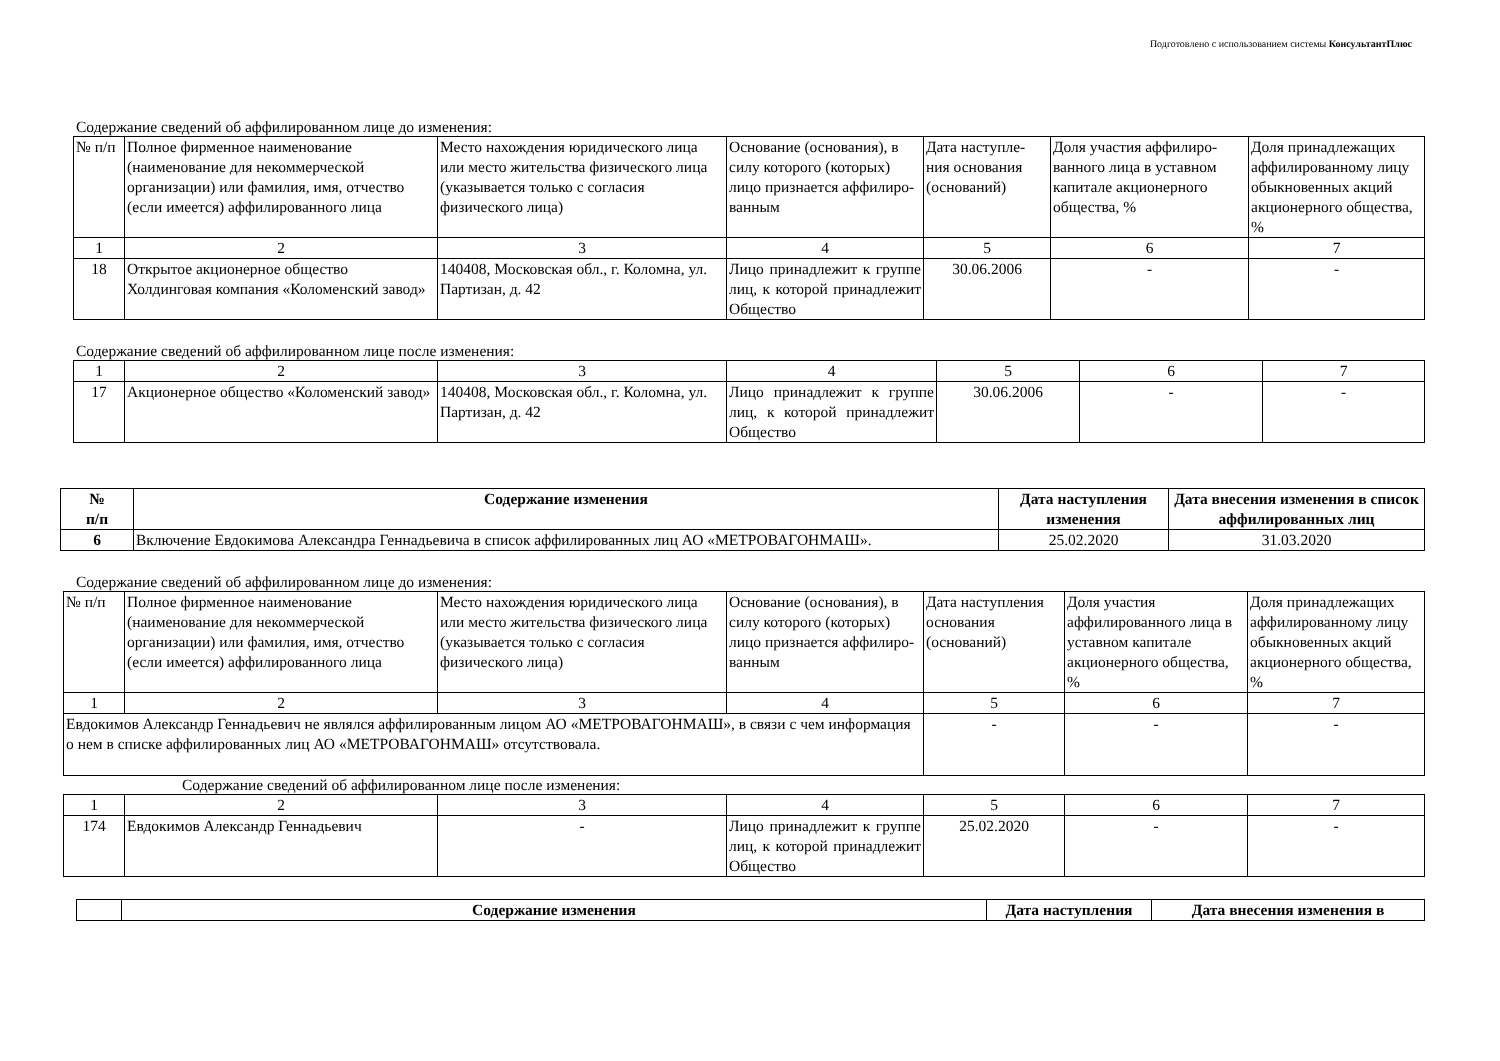Подготовлено с использованием системы КонсультантПлюс
Содержание сведений об аффилированном лице до изменения:
| № п/п | Полное фирменное наименование (наименование для некоммерческой организации) или фамилия, имя, отчество (если имеется) аффилированного лица | Место нахождения юридического лица или место жительства физического лица (указывается только с согласия физического лица) | Основание (основания), в силу которого (которых) лицо признается аффилиро-ванным | Дата наступле-ния основания (оснований) | Доля участия аффилиро-ванного лица в уставном капитале акционерного общества, % | Доля принадлежащих аффилированному лицу обыкновенных акций акционерного общества, % |
| 1 | 2 | 3 | 4 | 5 | 6 | 7 |
| 18 | Открытое акционерное общество Холдинговая компания «Коломенский завод» | 140408, Московская обл., г. Коломна, ул. Партизан, д. 42 | Лицо принадлежит к группе лиц, к которой принадлежит Общество | 30.06.2006 | - | - |
Содержание сведений об аффилированном лице после изменения:
| 1 | 2 | 3 | 4 | 5 | 6 | 7 |
| 17 | Акционерное общество «Коломенский завод» | 140408, Московская обл., г. Коломна, ул. Партизан, д. 42 | Лицо принадлежит к группе лиц, к которой принадлежит Общество | 30.06.2006 | - | - |
| № п/п | Содержание изменения | Дата наступления изменения | Дата внесения изменения в список аффилированных лиц |
| --- | --- | --- | --- |
| 6 | Включение Евдокимова Александра Геннадьевича в список аффилированных лиц АО «МЕТРОВАГОНМАШ». | 25.02.2020 | 31.03.2020 |
Содержание сведений об аффилированном лице до изменения:
| № п/п | Полное фирменное наименование (наименование для некоммерческой организации) или фамилия, имя, отчество (если имеется) аффилированного лица | Место нахождения юридического лица или место жительства физического лица (указывается только с согласия физического лица) | Основание (основания), в силу которого (которых) лицо признается аффилиро-ванным | Дата наступления основания (оснований) | Доля участия аффилированного лица в уставном капитале акционерного общества, % | Доля принадлежащих аффилированному лицу обыкновенных акций акционерного общества, % |
| 1 | 2 | 3 | 4 | 5 | 6 | 7 |
| Евдокимов Александр Геннадьевич не являлся аффилированным лицом АО «МЕТРОВАГОНМАШ», в связи с чем информация о нем в списке аффилированных лиц АО «МЕТРОВАГОНМАШ» отсутствовала. | | | | - | - | - |
Содержание сведений об аффилированном лице после изменения:
| 1 | 2 | 3 | 4 | 5 | 6 | 7 |
| 174 | Евдокимов Александр Геннадьевич | - | Лицо принадлежит к группе лиц, к которой принадлежит Общество | 25.02.2020 | - | - |
| | Содержание изменения | Дата наступления | Дата внесения изменения в |
| --- | --- | --- | --- |